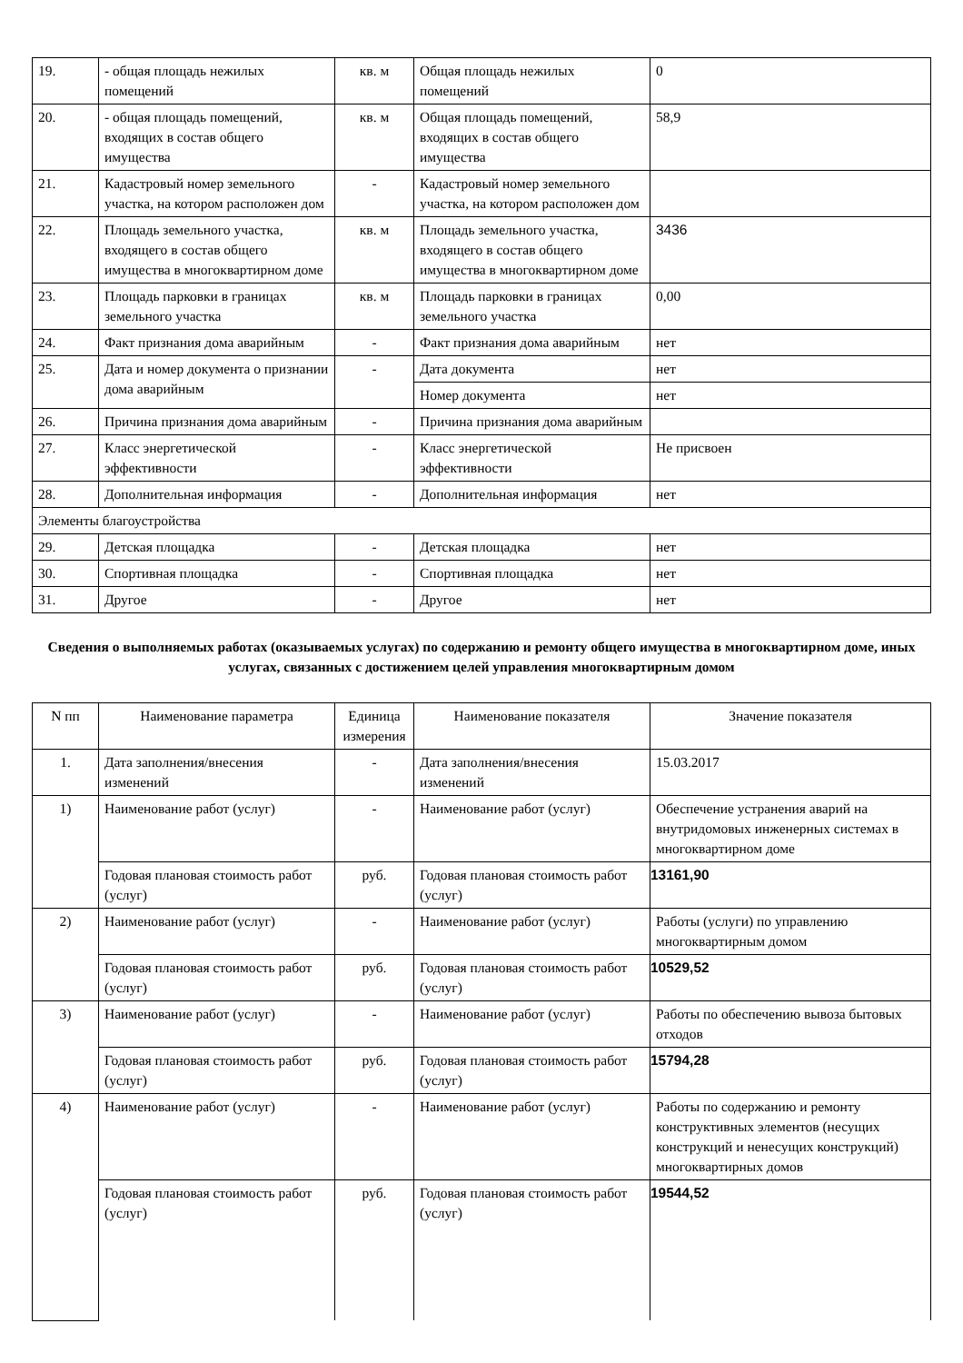| 19. | - общая площадь нежилых помещений | кв. м | Общая площадь нежилых помещений | 0 |
| 20. | - общая площадь помещений, входящих в состав общего имущества | кв. м | Общая площадь помещений, входящих в состав общего имущества | 58,9 |
| 21. | Кадастровый номер земельного участка, на котором расположен дом | - | Кадастровый номер земельного участка, на котором расположен дом | |
| 22. | Площадь земельного участка, входящего в состав общего имущества в многоквартирном доме | кв. м | Площадь земельного участка, входящего в состав общего имущества в многоквартирном доме | 3436 |
| 23. | Площадь парковки в границах земельного участка | кв. м | Площадь парковки в границах земельного участка | 0,00 |
| 24. | Факт признания дома аварийным | - | Факт признания дома аварийным | нет |
| 25. | Дата и номер документа о признании дома аварийным | - | Дата документа | нет |
| | | | Номер документа | нет |
| 26. | Причина признания дома аварийным | - | Причина признания дома аварийным | |
| 27. | Класс энергетической эффективности | - | Класс энергетической эффективности | Не присвоен |
| 28. | Дополнительная информация | - | Дополнительная информация | нет |
| Элементы благоустройства | | | | |
| 29. | Детская площадка | - | Детская площадка | нет |
| 30. | Спортивная площадка | - | Спортивная площадка | нет |
| 31. | Другое | - | Другое | нет |
Сведения о выполняемых работах (оказываемых услугах) по содержанию и ремонту общего имущества в многоквартирном доме, иных услугах, связанных с достижением целей управления многоквартирным домом
| N пп | Наименование параметра | Единица измерения | Наименование показателя | Значение показателя |
| --- | --- | --- | --- | --- |
| 1. | Дата заполнения/внесения изменений | - | Дата заполнения/внесения изменений | 15.03.2017 |
| 1) | Наименование работ (услуг) | - | Наименование работ (услуг) | Обеспечение устранения аварий на внутридомовых инженерных системах в многоквартирном доме |
| | Годовая плановая стоимость работ (услуг) | руб. | Годовая плановая стоимость работ (услуг) | 13161,90 |
| 2) | Наименование работ (услуг) | - | Наименование работ (услуг) | Работы (услуги) по управлению многоквартирным домом |
| | Годовая плановая стоимость работ (услуг) | руб. | Годовая плановая стоимость работ (услуг) | 10529,52 |
| 3) | Наименование работ (услуг) | - | Наименование работ (услуг) | Работы по обеспечению вывоза бытовых отходов |
| | Годовая плановая стоимость работ (услуг) | руб. | Годовая плановая стоимость работ (услуг) | 15794,28 |
| 4) | Наименование работ (услуг) | - | Наименование работ (услуг) | Работы по содержанию и ремонту конструктивных элементов (несущих конструкций и ненесущих конструкций) многоквартирных домов |
| | Годовая плановая стоимость работ (услуг) | руб. | Годовая плановая стоимость работ (услуг) | 19544,52 |